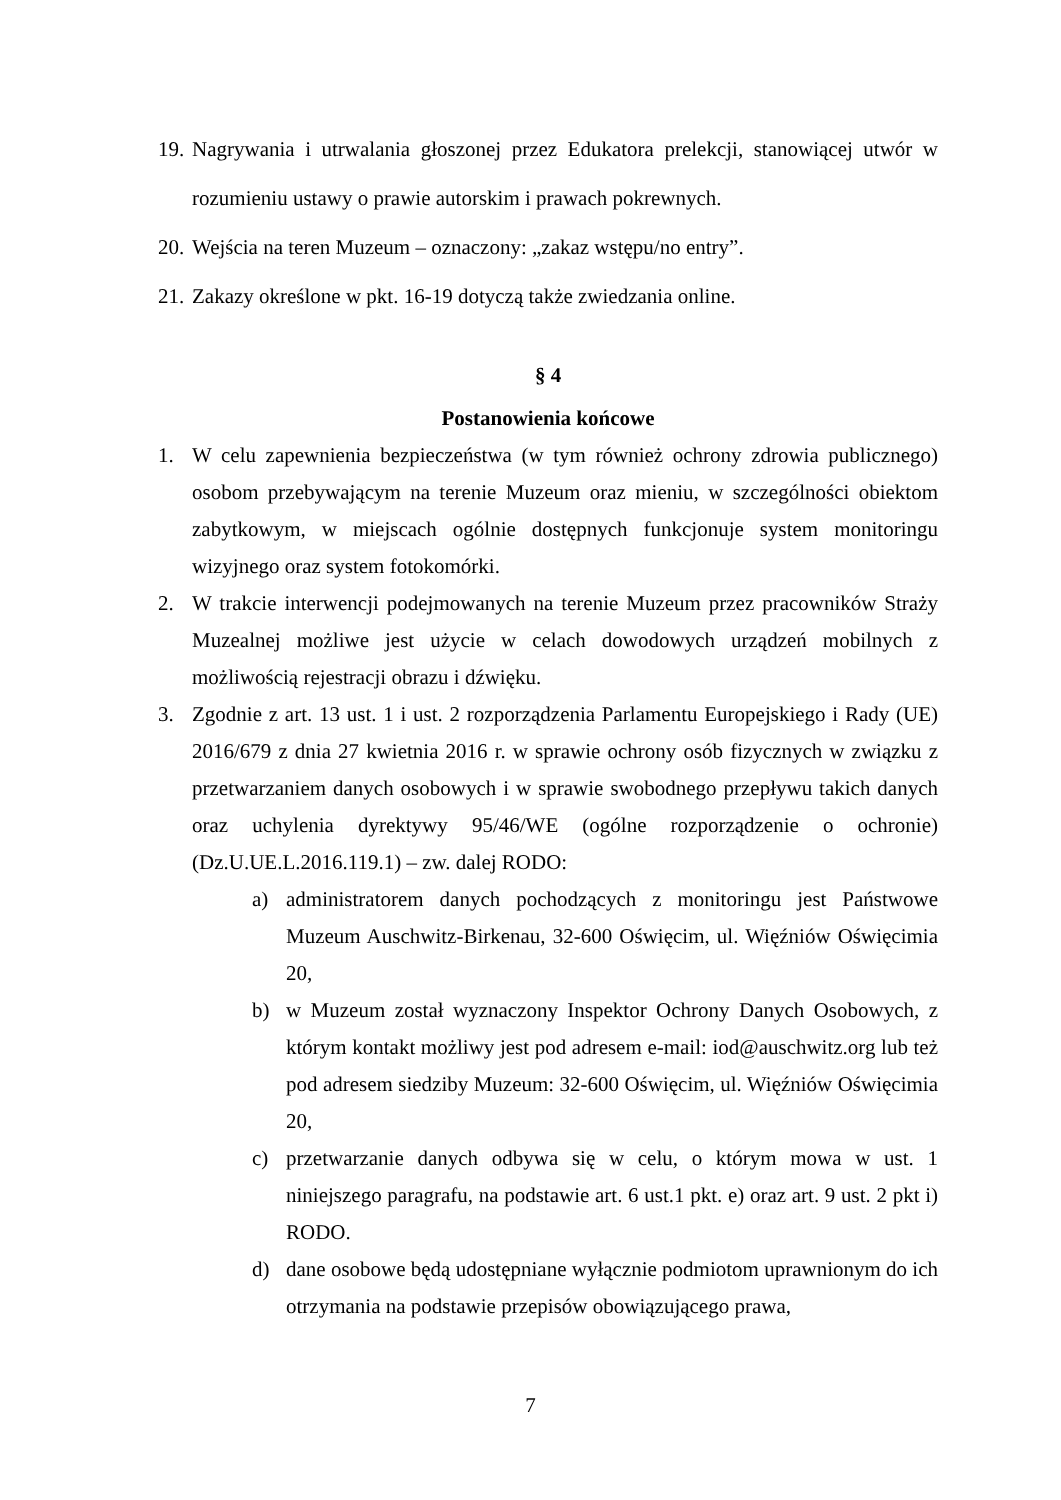19. Nagrywania i utrwalania głoszonej przez Edukatora prelekcji, stanowiącej utwór w rozumieniu ustawy o prawie autorskim i prawach pokrewnych.
20. Wejścia na teren Muzeum – oznaczony: „zakaz wstępu/no entry”.
21. Zakazy określone w pkt. 16-19 dotyczą także zwiedzania online.
§ 4
Postanowienia końcowe
1. W celu zapewnienia bezpieczeństwa (w tym również ochrony zdrowia publicznego) osobom przebywającym na terenie Muzeum oraz mieniu, w szczególności obiektom zabytkowym, w miejscach ogólnie dostępnych funkcjonuje system monitoringu wizyjnego oraz system fotokomórki.
2. W trakcie interwencji podejmowanych na terenie Muzeum przez pracowników Straży Muzealnej możliwe jest użycie w celach dowodowych urządzeń mobilnych z możliwością rejestracji obrazu i dźwięku.
3. Zgodnie z art. 13 ust. 1 i ust. 2 rozporządzenia Parlamentu Europejskiego i Rady (UE) 2016/679 z dnia 27 kwietnia 2016 r. w sprawie ochrony osób fizycznych w związku z przetwarzaniem danych osobowych i w sprawie swobodnego przepływu takich danych oraz uchylenia dyrektywy 95/46/WE (ogólne rozporządzenie o ochronie) (Dz.U.UE.L.2016.119.1) – zw. dalej RODO:
a) administratorem danych pochodzących z monitoringu jest Państwowe Muzeum Auschwitz-Birkenau, 32-600 Oświęcim, ul. Więźniów Oświęcimia 20,
b) w Muzeum został wyznaczony Inspektor Ochrony Danych Osobowych, z którym kontakt możliwy jest pod adresem e-mail: iod@auschwitz.org lub też pod adresem siedziby Muzeum: 32-600 Oświęcim, ul. Więźniów Oświęcimia 20,
c) przetwarzanie danych odbywa się w celu, o którym mowa w ust. 1 niniejszego paragrafu, na podstawie art. 6 ust.1 pkt. e) oraz art. 9 ust. 2 pkt i) RODO.
d) dane osobowe będą udostępniane wyłącznie podmiotom uprawnionym do ich otrzymania na podstawie przepisów obowiązującego prawa,
7